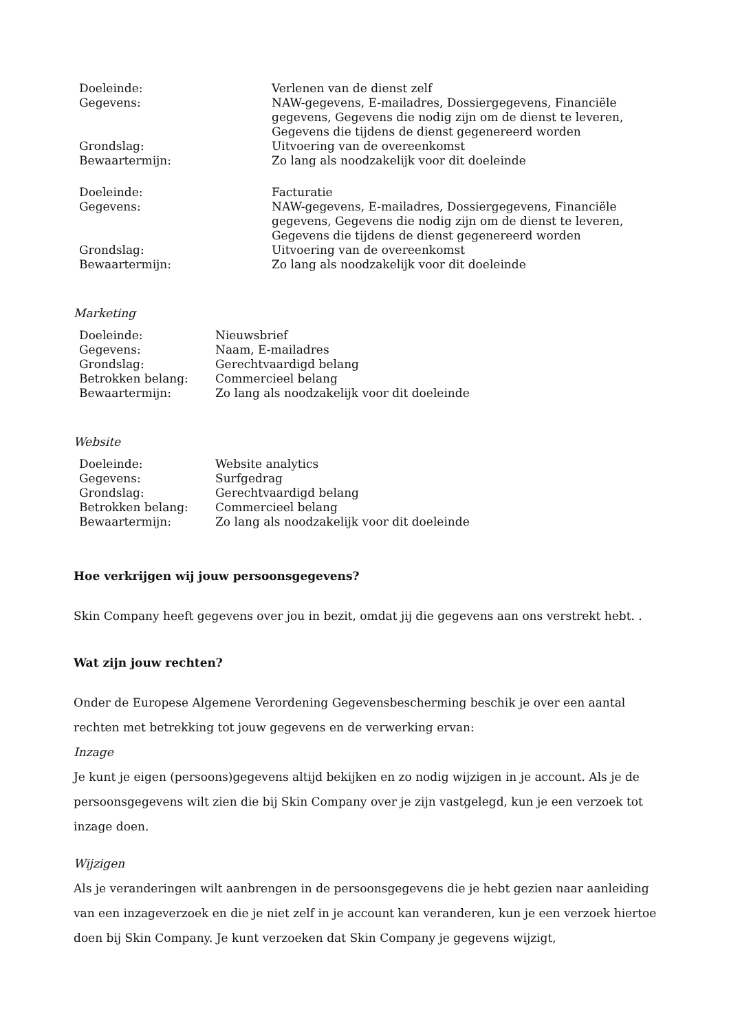| Doeleinde: | Verlenen van de dienst zelf |
| Gegevens: | NAW-gegevens, E-mailadres, Dossiergegevens, Financiële gegevens, Gegevens die nodig zijn om de dienst te leveren, Gegevens die tijdens de dienst gegenereerd worden |
| Grondslag: | Uitvoering van de overeenkomst |
| Bewaartermijn: | Zo lang als noodzakelijk voor dit doeleinde |
| Doeleinde: | Facturatie |
| Gegevens: | NAW-gegevens, E-mailadres, Dossiergegevens, Financiële gegevens, Gegevens die nodig zijn om de dienst te leveren, Gegevens die tijdens de dienst gegenereerd worden |
| Grondslag: | Uitvoering van de overeenkomst |
| Bewaartermijn: | Zo lang als noodzakelijk voor dit doeleinde |
Marketing
| Doeleinde: | Nieuwsbrief |
| Gegevens: | Naam, E-mailadres |
| Grondslag: | Gerechtvaardigd belang |
| Betrokken belang: | Commercieel belang |
| Bewaartermijn: | Zo lang als noodzakelijk voor dit doeleinde |
Website
| Doeleinde: | Website analytics |
| Gegevens: | Surfgedrag |
| Grondslag: | Gerechtvaardigd belang |
| Betrokken belang: | Commercieel belang |
| Bewaartermijn: | Zo lang als noodzakelijk voor dit doeleinde |
Hoe verkrijgen wij jouw persoonsgegevens?
Skin Company heeft gegevens over jou in bezit, omdat jij die gegevens aan ons verstrekt hebt. .
Wat zijn jouw rechten?
Onder de Europese Algemene Verordening Gegevensbescherming beschik je over een aantal rechten met betrekking tot jouw gegevens en de verwerking ervan:
Inzage
Je kunt je eigen (persoons)gegevens altijd bekijken en zo nodig wijzigen in je account. Als je de persoonsgegevens wilt zien die bij Skin Company over je zijn vastgelegd, kun je een verzoek tot inzage doen.
Wijzigen
Als je veranderingen wilt aanbrengen in de persoonsgegevens die je hebt gezien naar aanleiding van een inzageverzoek en die je niet zelf in je account kan veranderen, kun je een verzoek hiertoe doen bij Skin Company. Je kunt verzoeken dat Skin Company je gegevens wijzigt,